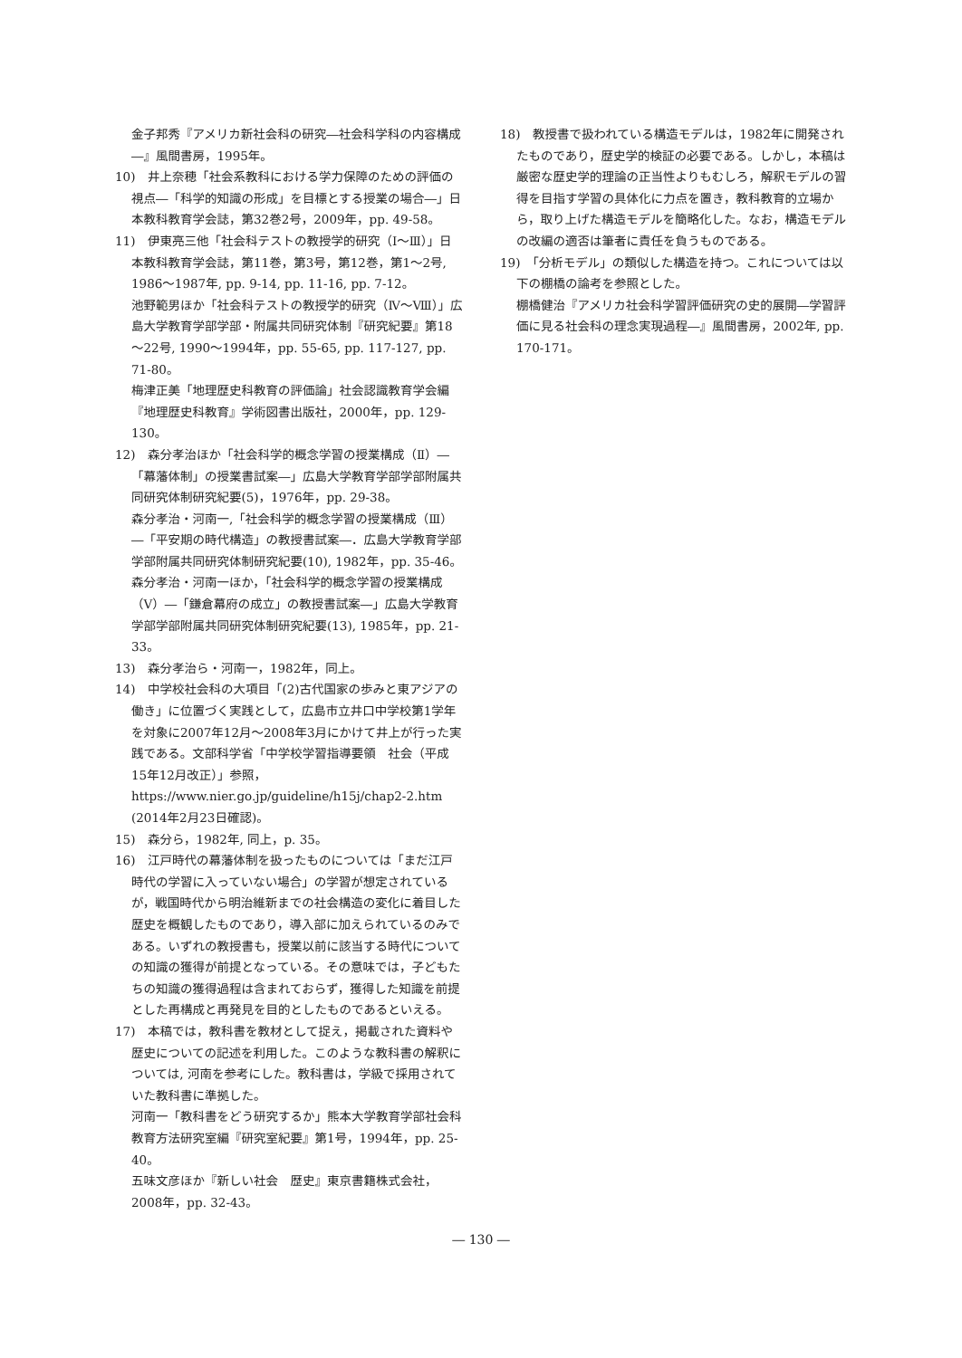金子邦秀『アメリカ新社会科の研究―社会科学科の内容構成―』風間書房，1995年。
10)　井上奈穂「社会系教科における学力保障のための評価の視点―「科学的知識の形成」を目標とする授業の場合―」日本教科教育学会誌，第32巻2号，2009年，pp. 49-58。
11)　伊東亮三他「社会科テストの教授学的研究（Ⅰ～Ⅲ）」日本教科教育学会誌，第11巻，第3号，第12巻，第1～2号, 1986～1987年, pp. 9-14, pp. 11-16, pp. 7-12。
池野範男ほか「社会科テストの教授学的研究（Ⅳ～Ⅷ）」広島大学教育学部学部・附属共同研究体制『研究紀要』第18～22号, 1990～1994年，pp. 55-65, pp. 117-127, pp. 71-80。
梅津正美「地理歴史科教育の評価論」社会認識教育学会編『地理歴史科教育』学術図書出版社，2000年，pp. 129-130。
12)　森分孝治ほか「社会科学的概念学習の授業構成（Ⅱ）―「幕藩体制」の授業書試案―」広島大学教育学部学部附属共同研究体制研究紀要(5)，1976年，pp. 29-38。
森分孝治・河南一,「社会科学的概念学習の授業構成（Ⅲ）―「平安期の時代構造」の教授書試案―．広島大学教育学部　学部附属共同研究体制研究紀要(10), 1982年，pp. 35-46。
森分孝治・河南一ほか，「社会科学的概念学習の授業構成（Ⅴ）―「鎌倉幕府の成立」の教授書試案―」広島大学教育学部学部附属共同研究体制研究紀要(13), 1985年，pp. 21-33。
13)　森分孝治ら・河南一，1982年，同上。
14)　中学校社会科の大項目「(2)古代国家の歩みと東アジアの働き」に位置づく実践として，広島市立井口中学校第1学年を対象に2007年12月～2008年3月にかけて井上が行った実践である。文部科学省「中学校学習指導要領　社会（平成15年12月改正）」参照，https://www.nier.go.jp/guideline/h15j/chap2-2.htm (2014年2月23日確認)。
15)　森分ら，1982年, 同上，p. 35。
16)　江戸時代の幕藩体制を扱ったものについては「まだ江戸時代の学習に入っていない場合」の学習が想定されているが，戦国時代から明治維新までの社会構造の変化に着目した歴史を概観したものであり，導入部に加えられているのみである。いずれの教授書も，授業以前に該当する時代についての知識の獲得が前提となっている。その意味では，子どもたちの知識の獲得過程は含まれておらず，獲得した知識を前提とした再構成と再発見を目的としたものであるといえる。
17)　本稿では，教科書を教材として捉え，掲載された資料や歴史についての記述を利用した。このような教科書の解釈については, 河南を参考にした。教科書は，学級で採用されていた教科書に準拠した。
河南一「教科書をどう研究するか」熊本大学教育学部社会科教育方法研究室編『研究室紀要』第1号，1994年，pp. 25-40。
五味文彦ほか『新しい社会　歴史』東京書籍株式会社，2008年，pp. 32-43。
18)　教授書で扱われている構造モデルは，1982年に開発されたものであり，歴史学的検証の必要である。しかし，本稿は厳密な歴史学的理論の正当性よりもむしろ，解釈モデルの習得を目指す学習の具体化に力点を置き，教科教育的立場から，取り上げた構造モデルを簡略化した。なお，構造モデルの改編の適否は筆者に責任を負うものである。
19)　「分析モデル」の類似した構造を持つ。これについては以下の棚橋の論考を参照とした。
棚橋健治『アメリカ社会科学習評価研究の史的展開―学習評価に見る社会科の理念実現過程―』風間書房，2002年, pp. 170-171。
― 130 ―